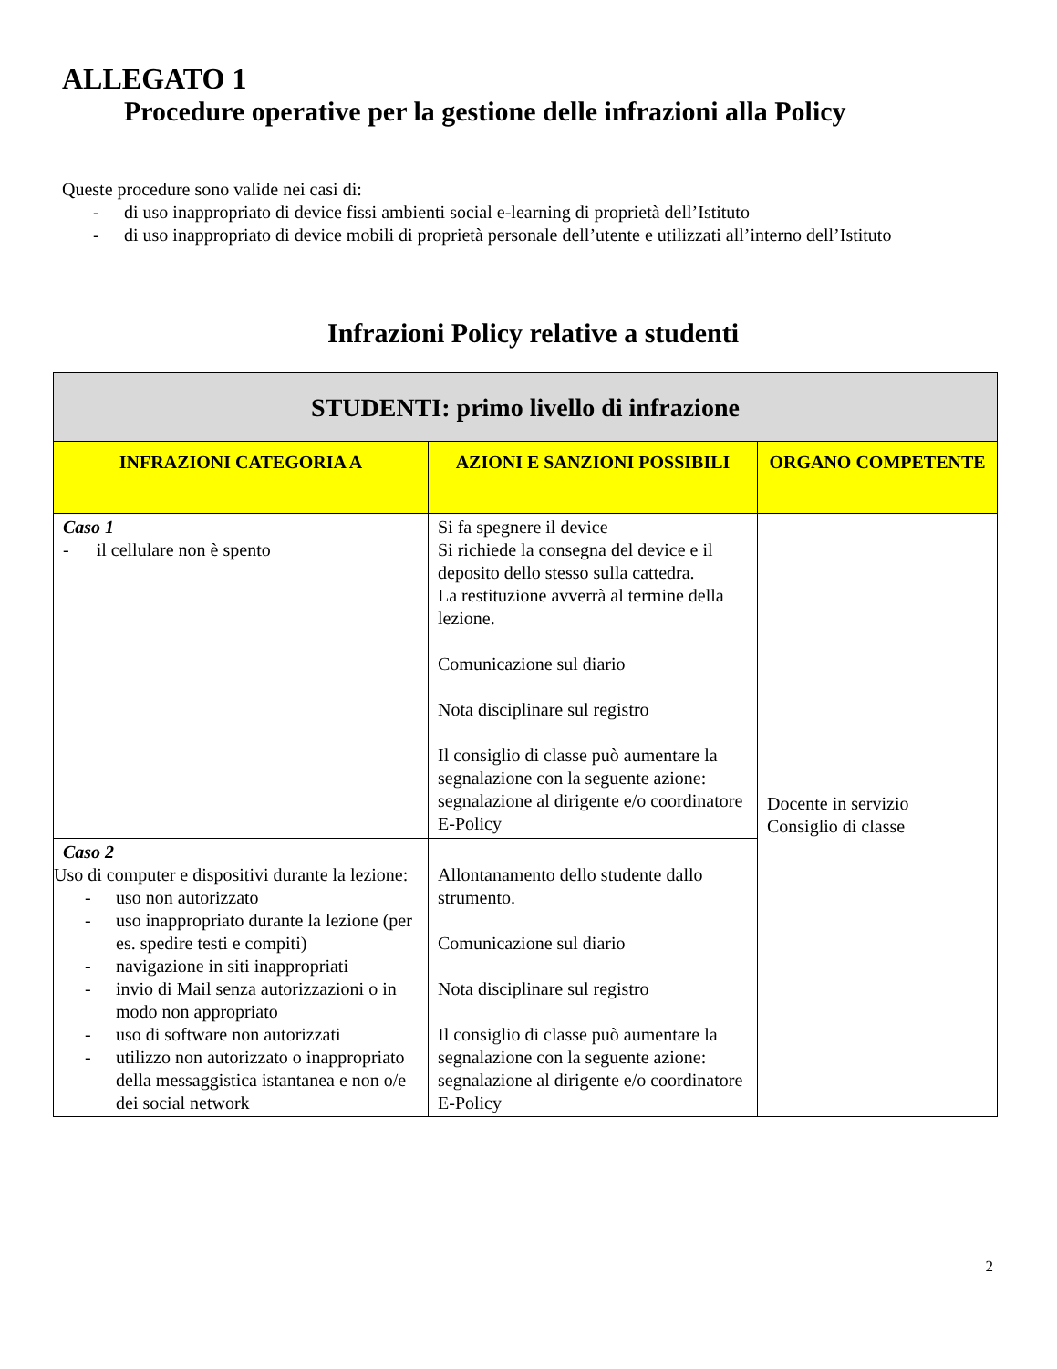ALLEGATO 1
Procedure operative per la gestione delle infrazioni alla Policy
Queste procedure sono valide nei casi di:
- di uso inappropriato di device fissi ambienti social e-learning di proprietà dell’Istituto
- di uso inappropriato di device mobili di proprietà personale dell’utente e utilizzati all’interno dell’Istituto
Infrazioni Policy relative a studenti
| STUDENTI: primo livello di infrazione | | |
| --- | --- | --- |
| INFRAZIONI CATEGORIA A | AZIONI E SANZIONI POSSIBILI | ORGANO COMPETENTE |
| Caso 1 - il cellulare non è spento | Si fa spegnere il device Si richiede la consegna del device e il deposito dello stesso sulla cattedra. La restituzione avverrà al termine della lezione. Comunicazione sul diario Nota disciplinare sul registro Il consiglio di classe può aumentare la segnalazione con la seguente azione: segnalazione al dirigente e/o coordinatore E-Policy | Docente in servizio Consiglio di classe |
| Caso 2 Uso di computer e dispositivi durante la lezione: - uso non autorizzato - uso inappropriato durante la lezione (per es. spedire testi e compiti) - navigazione in siti inappropriati - invio di Mail senza autorizzazioni o in modo non appropriato - uso di software non autorizzati - utilizzo non autorizzato o inappropriato della messaggistica istantanea e non o/e dei social network | Allontanamento dello studente dallo strumento. Comunicazione sul diario Nota disciplinare sul registro Il consiglio di classe può aumentare la segnalazione con la seguente azione: segnalazione al dirigente e/o coordinatore E-Policy | |
2